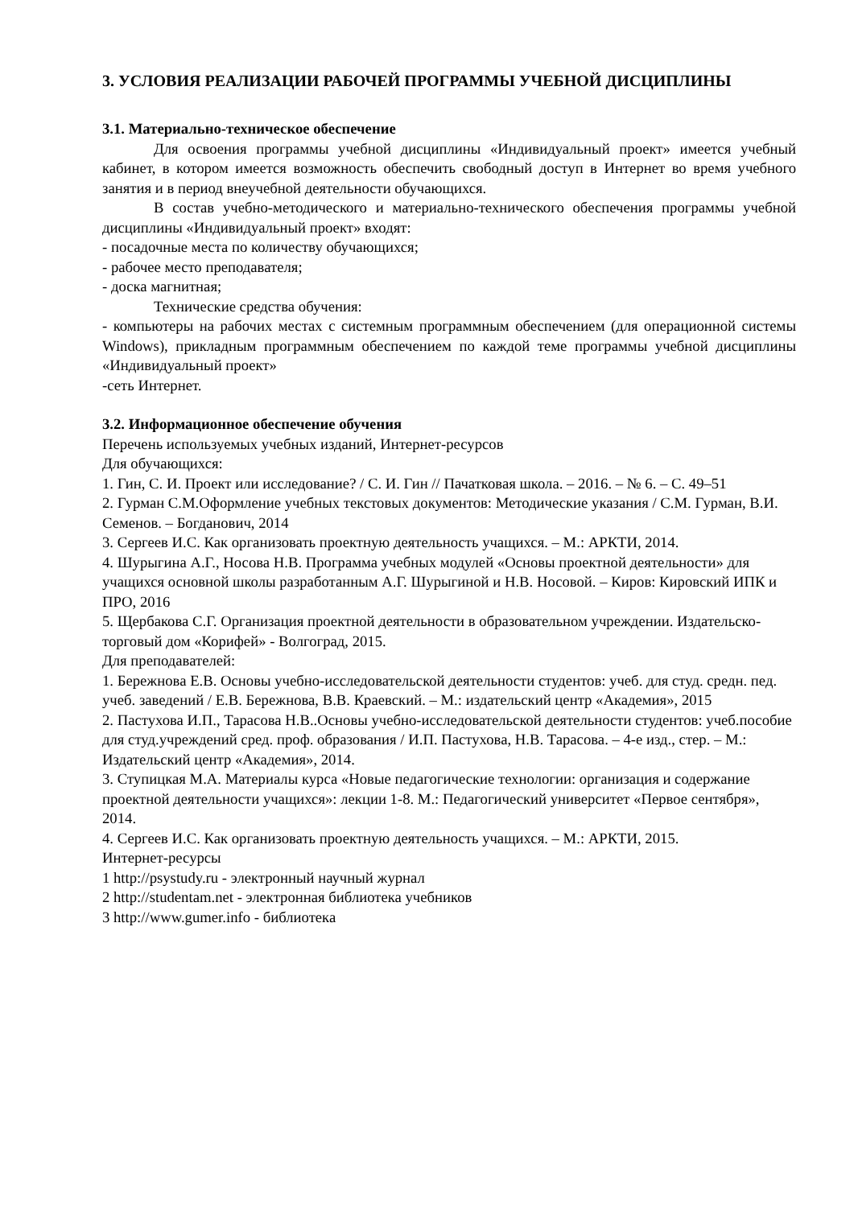3. УСЛОВИЯ РЕАЛИЗАЦИИ РАБОЧЕЙ ПРОГРАММЫ УЧЕБНОЙ ДИСЦИПЛИНЫ
3.1. Материально-техническое обеспечение
Для освоения программы учебной дисциплины «Индивидуальный проект» имеется учебный кабинет, в котором имеется возможность обеспечить свободный доступ в Интернет во время учебного занятия и в период внеучебной деятельности обучающихся.
В состав учебно-методического и материально-технического обеспечения программы учебной дисциплины «Индивидуальный проект» входят:
- посадочные места по количеству обучающихся;
- рабочее место преподавателя;
- доска магнитная;
Технические средства обучения:
- компьютеры на рабочих местах с системным программным обеспечением (для операционной системы Windows), прикладным программным обеспечением по каждой теме программы учебной дисциплины «Индивидуальный проект»
-сеть Интернет.
3.2. Информационное обеспечение обучения
Перечень используемых учебных изданий, Интернет-ресурсов
Для обучающихся:
1. Гин, С. И. Проект или исследование? / С. И. Гин // Пачатковая школа. – 2016. – № 6. – С. 49–51
2. Гурман С.М.Оформление учебных текстовых документов: Методические указания / С.М. Гурман, В.И. Семенов. – Богданович, 2014
3. Сергеев И.С. Как организовать проектную деятельность учащихся. – М.: АРКТИ, 2014.
4. Шурыгина А.Г., Носова Н.В. Программа учебных модулей «Основы проектной деятельности» для учащихся основной школы разработанным А.Г. Шурыгиной и Н.В. Носовой. – Киров: Кировский ИПК и ПРО, 2016
5. Щербакова С.Г. Организация проектной деятельности в образовательном учреждении. Издательско-торговый дом «Корифей» - Волгоград, 2015.
Для преподавателей:
1. Бережнова Е.В. Основы учебно-исследовательской деятельности студентов: учеб. для студ. средн. пед. учеб. заведений / Е.В. Бережнова, В.В. Краевский. – М.: издательский центр «Академия», 2015
2. Пастухова И.П., Тарасова Н.В..Основы учебно-исследовательской деятельности студентов: учеб.пособие для студ.учреждений сред. проф. образования / И.П. Пастухова, Н.В. Тарасова. – 4-е изд., стер. – М.: Издательский центр «Академия», 2014.
3. Ступицкая М.А. Материалы курса «Новые педагогические технологии: организация и содержание проектной деятельности учащихся»: лекции 1-8. М.: Педагогический университет «Первое сентября», 2014.
4. Сергеев И.С. Как организовать проектную деятельность учащихся. – М.: АРКТИ, 2015.
Интернет-ресурсы
1 http://psystudy.ru - электронный научный журнал
2 http://studentam.net - электронная библиотека учебников
3 http://www.gumer.info - библиотека